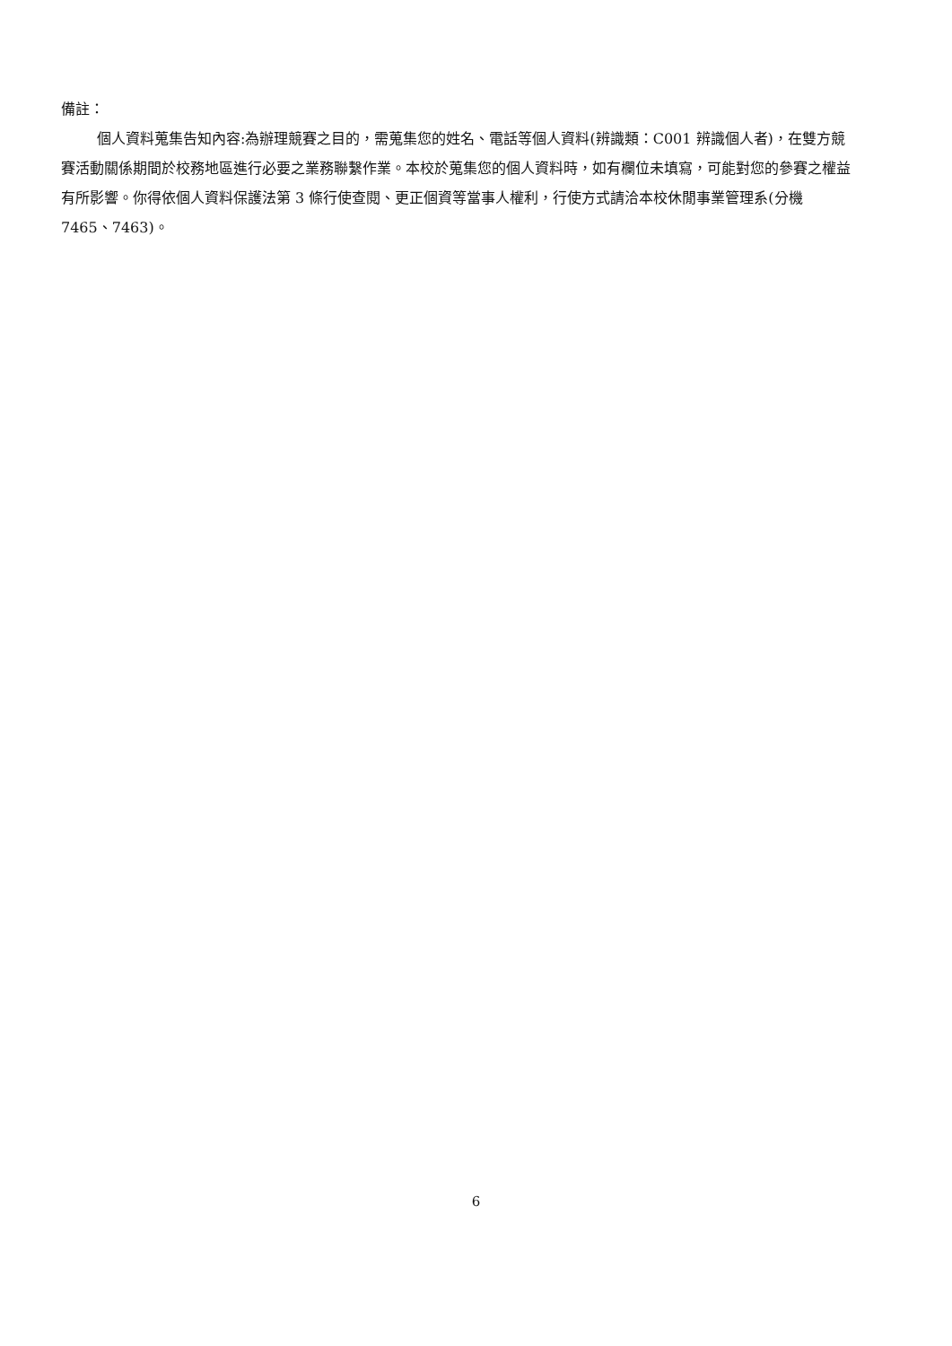備註：
個人資料蒐集告知內容:為辦理競賽之目的，需蒐集您的姓名、電話等個人資料(辨識類：C001 辨識個人者)，在雙方競賽活動關係期間於校務地區進行必要之業務聯繫作業。本校於蒐集您的個人資料時，如有欄位未填寫，可能對您的參賽之權益有所影響。你得依個人資料保護法第 3 條行使查閱、更正個資等當事人權利，行使方式請洽本校休閒事業管理系(分機 7465、7463)。
6